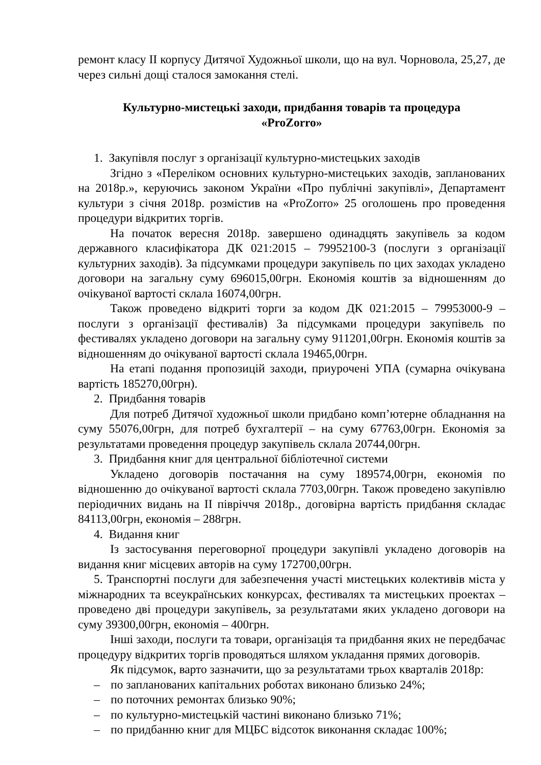ремонт класу ІІ корпусу Дитячої Художньої школи, що на вул. Чорновола, 25,27, де через сильні дощі сталося замокання стелі.
Культурно-мистецькі заходи, придбання товарів та процедура
«ProZorro»
1. Закупівля послуг з організації культурно-мистецьких заходів
Згідно з «Переліком основних культурно-мистецьких заходів, запланованих на 2018р.», керуючись законом України «Про публічні закупівлі», Департамент культури з січня 2018р. розмістив на «ProZorro» 25 оголошень про проведення процедури відкритих торгів.
На початок вересня 2018р. завершено одинадцять закупівель за кодом державного класифікатора ДК 021:2015 – 79952100-3 (послуги з організації культурних заходів). За підсумками процедури закупівель по цих заходах укладено договори на загальну суму 696015,00грн. Економія коштів за відношенням до очікуваної вартості склала 16074,00грн.
Також проведено відкриті торги за кодом ДК 021:2015 – 79953000-9 – послуги з організації фестивалів) За підсумками процедури закупівель по фестивалях укладено договори на загальну суму 911201,00грн. Економія коштів за відношенням до очікуваної вартості склала 19465,00грн.
На етапі подання пропозицій заходи, приурочені УПА (сумарна очікувана вартість 185270,00грн).
2. Придбання товарів
Для потреб Дитячої художньої школи придбано комп’ютерне обладнання на суму 55076,00грн, для потреб бухгалтерії – на суму 67763,00грн. Економія за результатами проведення процедур закупівель склала 20744,00грн.
3. Придбання книг для центральної бібліотечної системи
Укладено договорів постачання на суму 189574,00грн, економія по відношенню до очікуваної вартості склала 7703,00грн. Також проведено закупівлю періодичних видань на ІІ півріччя 2018р., договірна вартість придбання складає 84113,00грн, економія – 288грн.
4. Видання книг
Із застосування переговорної процедури закупівлі укладено договорів на видання книг місцевих авторів на суму 172700,00грн.
5. Транспортні послуги для забезпечення участі мистецьких колективів міста у міжнародних та всеукраїнських конкурсах, фестивалях та мистецьких проектах – проведено дві процедури закупівель, за результатами яких укладено договори на суму 39300,00грн, економія – 400грн.
Інші заходи, послуги та товари, організація та придбання яких не передбачає процедуру відкритих торгів проводяться шляхом укладання прямих договорів.
Як підсумок, варто зазначити, що за результатами трьох кварталів 2018р:
– по запланованих капітальних роботах виконано близько 24%;
– по поточних ремонтах близько 90%;
– по культурно-мистецькій частині виконано близько 71%;
– по придбанню книг для МЦБС відсоток виконання складає 100%;